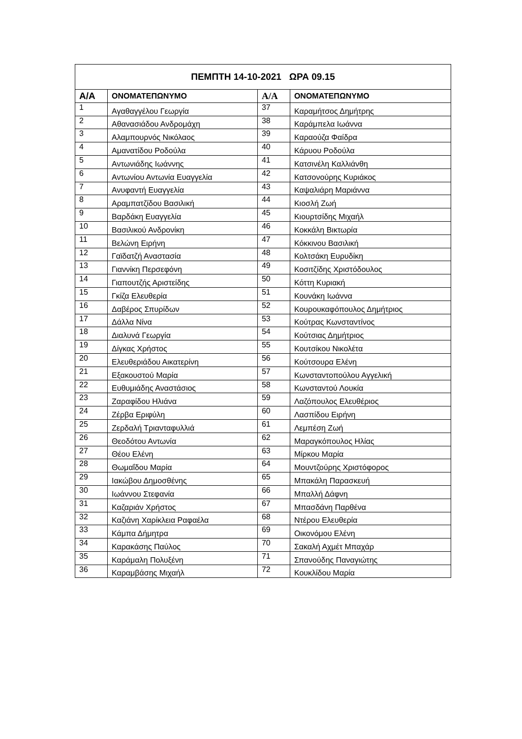| ΠΕΜΠΤΗ 14-10-2021 ΩΡΑ 09.15 | | | |
| --- | --- | --- | --- |
| Α/Α | ΟΝΟΜΑΤΕΠΩΝΥΜΟ | Α/Α | ΟΝΟΜΑΤΕΠΩΝΥΜΟ |
| 1 | Αγαθαγγέλου Γεωργία | 37 | Καραμήτσος Δημήτρης |
| 2 | Αθανασιάδου Ανδρομάχη | 38 | Καράμπελα Ιωάννα |
| 3 | Αλαμπουρνός Νικόλαος | 39 | Καραούζα Φαίδρα |
| 4 | Αμανατίδου Ροδούλα | 40 | Κάρυου Ροδούλα |
| 5 | Αντωνιάδης Ιωάννης | 41 | Κατσινέλη Καλλιάνθη |
| 6 | Αντωνίου Αντωνία Ευαγγελία | 42 | Κατσονούρης Κυριάκος |
| 7 | Ανυφαντή Ευαγγελία | 43 | Καψαλιάρη Μαριάννα |
| 8 | Αραμπατζίδου Βασιλική | 44 | Κιοσλή Ζωή |
| 9 | Βαρδάκη Ευαγγελία | 45 | Κιουρτσίδης Μιχαήλ |
| 10 | Βασιλικού Ανδρονίκη | 46 | Κοκκάλη Βικτωρία |
| 11 | Βελώνη Ειρήνη | 47 | Κόκκινου Βασιλική |
| 12 | Γαϊδατζή Αναστασία | 48 | Κολτσάκη Ευρυδίκη |
| 13 | Γιαννίκη Περσεφόνη | 49 | Κοσιτζίδης Χριστόδουλος |
| 14 | Γιαπουτζής Αριστείδης | 50 | Κόττη Κυριακή |
| 15 | Γκίζα Ελευθερία | 51 | Κουνάκη Ιωάννα |
| 16 | Δαβέρος Σπυρίδων | 52 | Κουρουκαφόπουλος Δημήτριος |
| 17 | Δάλλα Νίνα | 53 | Κούτρας Κωνσταντίνος |
| 18 | Διαλυνά Γεωργία | 54 | Κούτσιας Δημήτριος |
| 19 | Δίγκας Χρήστος | 55 | Κουτσίκου Νικολέτα |
| 20 | Ελευθεριάδου Αικατερίνη | 56 | Κούτσουρα Ελένη |
| 21 | Εξακουστού Μαρία | 57 | Κωνσταντοπούλου Αγγελική |
| 22 | Ευθυμιάδης Αναστάσιος | 58 | Κωνσταντού Λουκία |
| 23 | Ζαραφίδου Ηλιάνα | 59 | Λαζόπουλος Ελευθέριος |
| 24 | Ζέρβα Εριφύλη | 60 | Λασπίδου Ειρήνη |
| 25 | Ζερδαλή Τριανταφυλλιά | 61 | Λεμπέση Ζωή |
| 26 | Θεοδότου Αντωνία | 62 | Μαραγκόπουλος Ηλίας |
| 27 | Θέου Ελένη | 63 | Μίρκου Μαρία |
| 28 | Θωμαΐδου Μαρία | 64 | Μουντζούρης Χριστόφορος |
| 29 | Ιακώβου Δημοσθένης | 65 | Μπακάλη Παρασκευή |
| 30 | Ιωάννου Στεφανία | 66 | Μπαλλή Δάφνη |
| 31 | Καζαριάν Χρήστος | 67 | Μπασδάνη Παρθένα |
| 32 | Καζιάνη Χαρίκλεια Ραφαέλα | 68 | Ντέρου Ελευθερία |
| 33 | Κάμπα Δήμητρα | 69 | Οικονόμου Ελένη |
| 34 | Καρακάσης Παύλος | 70 | Σακαλή Αχμέτ Μπαχάρ |
| 35 | Καράμαλη Πολυξένη | 71 | Σπανούδης Παναγιώτης |
| 36 | Καραμβάσης Μιχαήλ | 72 | Κουκλίδου Μαρία |